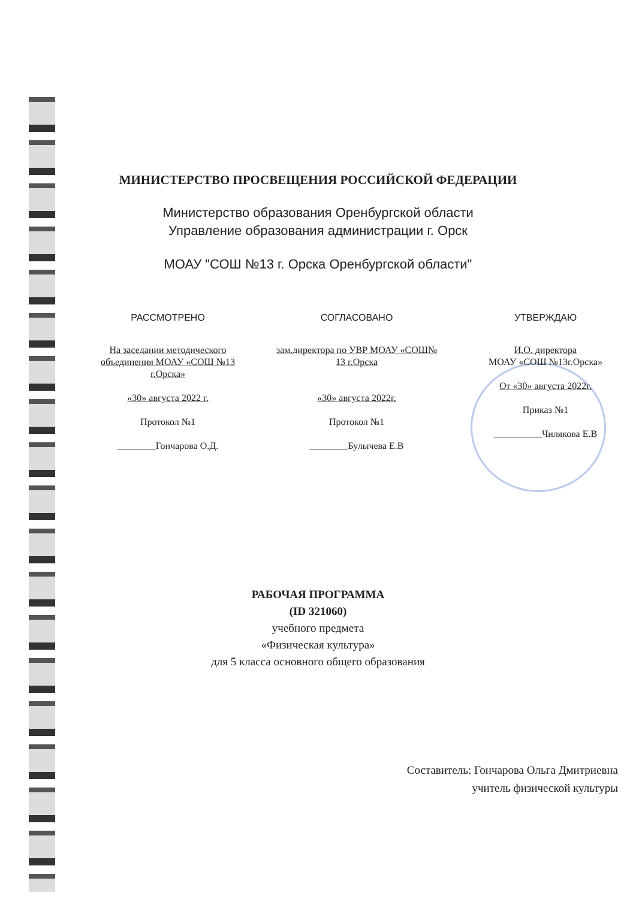МИНИСТЕРСТВО ПРОСВЕЩЕНИЯ РОССИЙСКОЙ ФЕДЕРАЦИИ
Министерство образования Оренбургской области
Управление образования администрации г. Орск
МОАУ "СОШ №13 г. Орска Оренбургской области"
РАССМОТРЕНО
На заседании методического объединения МОАУ «СОШ №13 г.Орска»
«30» августа 2022 г.
Протокол №1
________Гончарова О.Д.
СОГЛАСОВАНО
зам.директора по УВР МОАУ «СОШ№ 13 г.Орска
«30» августа 2022г.
Протокол №1
________Булычева Е.В
УТВЕРЖДАЮ
И.О. директора
МОАУ «СОШ №13г.Орска»
От «30» августа 2022г.
Приказ №1
__________Чилякова Е.В
РАБОЧАЯ ПРОГРАММА
(ID 321060)
учебного предмета
«Физическая культура»
для 5 класса основного общего образования
Составитель: Гончарова Ольга Дмитриевна
учитель физической культуры